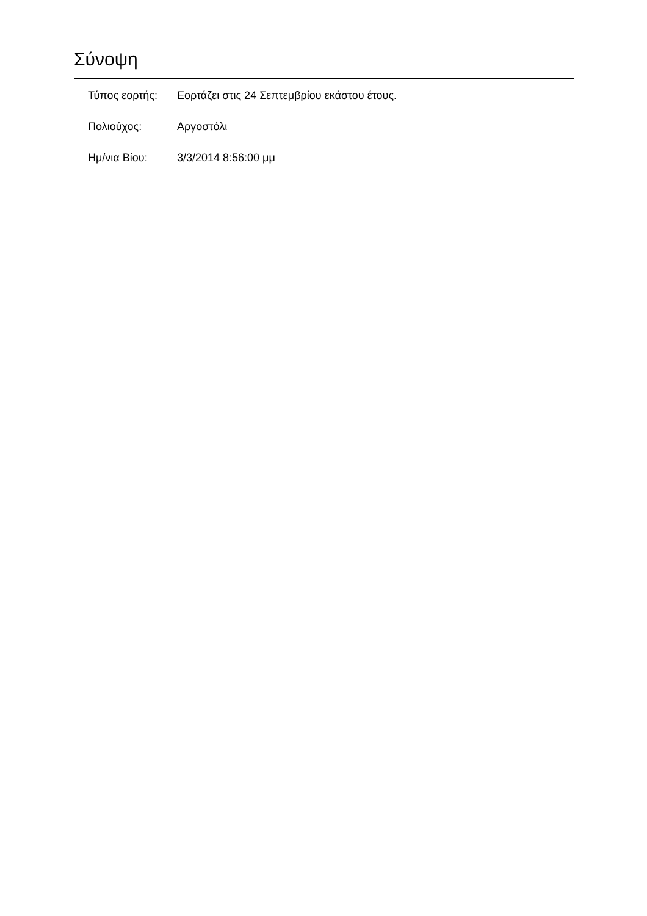Σύνοψη
| Τύπος εορτής: | Εορτάζει στις 24 Σεπτεμβρίου εκάστου έτους. |
| Πολιούχος: | Αργοστόλι |
| Ημ/νια Βίου: | 3/3/2014 8:56:00 μμ |